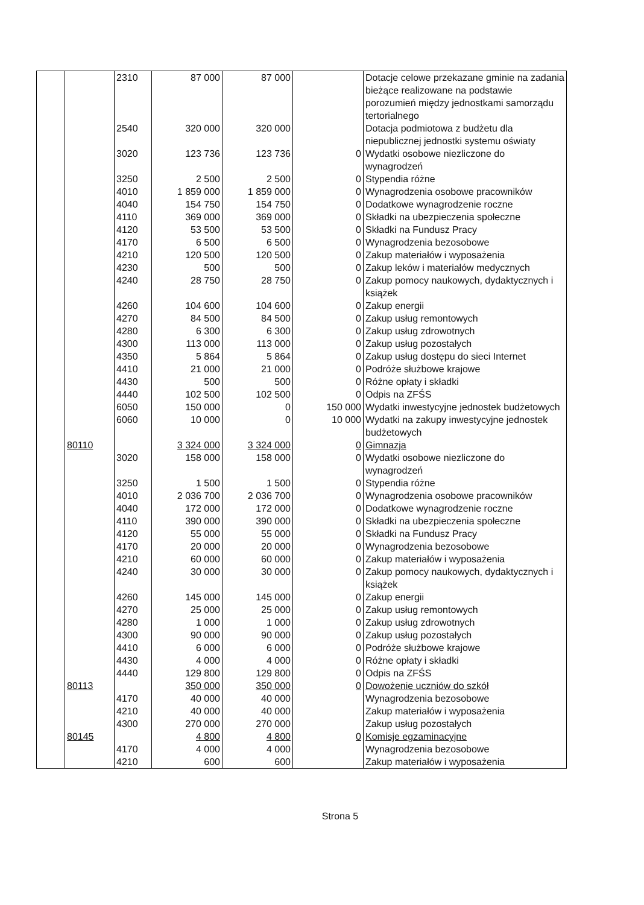| | | 2310 | 87 000 | 87 000 | | Dotacje celowe przekazane gminie na zadania bieżące realizowane na podstawie porozumień między jednostkami samorządu tertorialnego |
| | | 2540 | 320 000 | 320 000 | | Dotacja podmiotowa z budżetu dla niepublicznej jednostki systemu oświaty |
| | | 3020 | 123 736 | 123 736 | 0 | Wydatki osobowe niezliczone do wynagrodzeń |
| | | 3250 | 2 500 | 2 500 | 0 | Stypendia różne |
| | | 4010 | 1 859 000 | 1 859 000 | 0 | Wynagrodzenia osobowe pracowników |
| | | 4040 | 154 750 | 154 750 | 0 | Dodatkowe wynagrodzenie roczne |
| | | 4110 | 369 000 | 369 000 | 0 | Składki na ubezpieczenia społeczne |
| | | 4120 | 53 500 | 53 500 | 0 | Składki na Fundusz Pracy |
| | | 4170 | 6 500 | 6 500 | 0 | Wynagrodzenia bezosobowe |
| | | 4210 | 120 500 | 120 500 | 0 | Zakup materiałów i wyposażenia |
| | | 4230 | 500 | 500 | 0 | Zakup leków i materiałów medycznych |
| | | 4240 | 28 750 | 28 750 | 0 | Zakup pomocy naukowych, dydaktycznych i książek |
| | | 4260 | 104 600 | 104 600 | 0 | Zakup energii |
| | | 4270 | 84 500 | 84 500 | 0 | Zakup usług remontowych |
| | | 4280 | 6 300 | 6 300 | 0 | Zakup usług zdrowotnych |
| | | 4300 | 113 000 | 113 000 | 0 | Zakup usług pozostałych |
| | | 4350 | 5 864 | 5 864 | 0 | Zakup usług dostępu do sieci Internet |
| | | 4410 | 21 000 | 21 000 | 0 | Podróże służbowe krajowe |
| | | 4430 | 500 | 500 | 0 | Różne opłaty i składki |
| | | 4440 | 102 500 | 102 500 | 0 | Odpis na ZFŚS |
| | | 6050 | 150 000 | 0 | 150 000 | Wydatki inwestycyjne jednostek budżetowych |
| | | 6060 | 10 000 | 0 | 10 000 | Wydatki na zakupy inwestycyjne jednostek budżetowych |
| | 80110 | | 3 324 000 | 3 324 000 | 0 | Gimnazja |
| | | 3020 | 158 000 | 158 000 | 0 | Wydatki osobowe niezliczone do wynagrodzeń |
| | | 3250 | 1 500 | 1 500 | 0 | Stypendia różne |
| | | 4010 | 2 036 700 | 2 036 700 | 0 | Wynagrodzenia osobowe pracowników |
| | | 4040 | 172 000 | 172 000 | 0 | Dodatkowe wynagrodzenie roczne |
| | | 4110 | 390 000 | 390 000 | 0 | Składki na ubezpieczenia społeczne |
| | | 4120 | 55 000 | 55 000 | 0 | Składki na Fundusz Pracy |
| | | 4170 | 20 000 | 20 000 | 0 | Wynagrodzenia bezosobowe |
| | | 4210 | 60 000 | 60 000 | 0 | Zakup materiałów i wyposażenia |
| | | 4240 | 30 000 | 30 000 | 0 | Zakup pomocy naukowych, dydaktycznych i książek |
| | | 4260 | 145 000 | 145 000 | 0 | Zakup energii |
| | | 4270 | 25 000 | 25 000 | 0 | Zakup usług remontowych |
| | | 4280 | 1 000 | 1 000 | 0 | Zakup usług zdrowotnych |
| | | 4300 | 90 000 | 90 000 | 0 | Zakup usług pozostałych |
| | | 4410 | 6 000 | 6 000 | 0 | Podróże służbowe krajowe |
| | | 4430 | 4 000 | 4 000 | 0 | Różne opłaty i składki |
| | | 4440 | 129 800 | 129 800 | 0 | Odpis na ZFŚS |
| | 80113 | | 350 000 | 350 000 | 0 | Dowożenie uczniów do szkół |
| | | 4170 | 40 000 | 40 000 | | Wynagrodzenia bezosobowe |
| | | 4210 | 40 000 | 40 000 | | Zakup materiałów i wyposażenia |
| | | 4300 | 270 000 | 270 000 | | Zakup usług pozostałych |
| | 80145 | | 4 800 | 4 800 | 0 | Komisje egzaminacyjne |
| | | 4170 | 4 000 | 4 000 | | Wynagrodzenia bezosobowe |
| | | 4210 | 600 | 600 | | Zakup materiałów i wyposażenia |
Strona 5